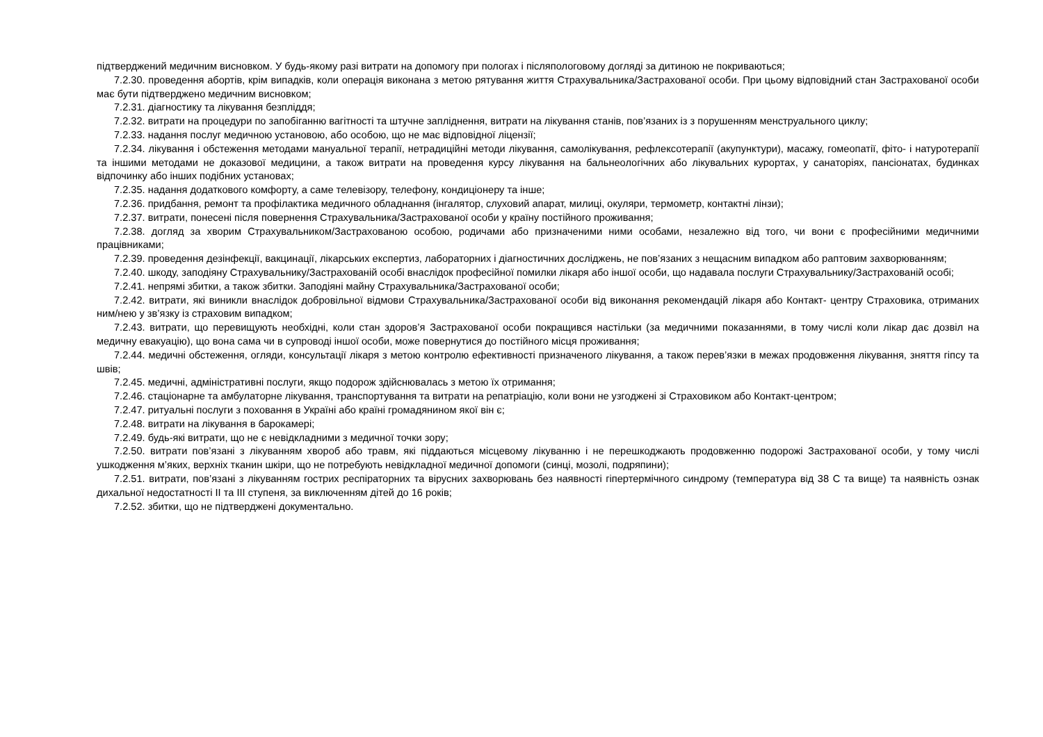підтверджений медичним висновком. У будь-якому разі витрати на допомогу при пологах і післяпологовому догляді за дитиною не покриваються;
7.2.30. проведення абортів, крім випадків, коли операція виконана з метою рятування життя Страхувальника/Застрахованої особи. При цьому відповідний стан Застрахованої особи має бути підтверджено медичним висновком;
7.2.31. діагностику та лікування безпліддя;
7.2.32. витрати на процедури по запобіганню вагітності та штучне запліднення, витрати на лікування станів, пов’язаних із з порушенням менструального циклу;
7.2.33. надання послуг медичною установою, або особою, що не має відповідної ліцензії;
7.2.34. лікування і обстеження методами мануальної терапії, нетрадиційні методи лікування, самолікування, рефлексотерапії (акупунктури), масажу, гомеопатії, фіто- і натуротерапії та іншими методами не доказової медицини, а також витрати на проведення курсу лікування на бальнеологічних або лікувальних курортах, у санаторіях, пансіонатах, будинках відпочинку або інших подібних установах;
7.2.35. надання додаткового комфорту, а саме телевізору, телефону, кондиціонеру та інше;
7.2.36. придбання, ремонт та профілактика медичного обладнання (інгалятор, слуховий апарат, милиці, окуляри, термометр, контактні лінзи);
7.2.37. витрати, понесені після повернення Страхувальника/Застрахованої особи у країну постійного проживання;
7.2.38. догляд за хворим Страхувальником/Застрахованою особою, родичами або призначеними ними особами, незалежно від того, чи вони є професійними медичними працівниками;
7.2.39. проведення дезінфекції, вакцинації, лікарських експертиз, лабораторних і діагностичних досліджень, не пов’язаних з нещасним випадком або раптовим захворюванням;
7.2.40. шкоду, заподіяну Страхувальнику/Застрахованій особі внаслідок професійної помилки лікаря або іншої особи, що надавала послуги Страхувальнику/Застрахованій особі;
7.2.41. непрямі збитки, а також збитки. Заподіяні майну Страхувальника/Застрахованої особи;
7.2.42. витрати, які виникли внаслідок добровільної відмови Страхувальника/Застрахованої особи від виконання рекомендацій лікаря або Контакт- центру Страховика, отриманих ним/нею у зв’язку із страховим випадком;
7.2.43. витрати, що перевищують необхідні, коли стан здоров’я Застрахованої особи покращився настільки (за медичними показаннями, в тому числі коли лікар дає дозвіл на медичну евакуацію), що вона сама чи в супроводі іншої особи, може повернутися до постійного місця проживання;
7.2.44. медичні обстеження, огляди, консультації лікаря з метою контролю ефективності призначеного лікування, а також перев’язки в межах продовження лікування, зняття гіпсу та швів;
7.2.45. медичні, адміністративні послуги, якщо подорож здійснювалась з метою їх отримання;
7.2.46. стаціонарне та амбулаторне лікування, транспортування та витрати на репатріацію, коли вони не узгоджені зі Страховиком або Контакт-центром;
7.2.47. ритуальні послуги з поховання в Україні або країні громадянином якої він є;
7.2.48. витрати на лікування в барокамері;
7.2.49. будь-які витрати, що не є невідкладними з медичної точки зору;
7.2.50. витрати пов’язані з лікуванням хвороб або травм, які піддаються місцевому лікуванню і не перешкоджають продовженню подорожі Застрахованої особи, у тому числі ушкодження м’яких, верхніх тканин шкіри, що не потребують невідкладної медичної допомоги (синці, мозолі, подряпини);
7.2.51. витрати, пов’язані з лікуванням гострих респіраторних та вірусних захворювань без наявності гіпертермічного синдрому (температура від 38 С та вище) та наявність ознак дихальної недостатності II та III ступеня, за виключенням дітей до 16 років;
7.2.52. збитки, що не підтверджені документально.